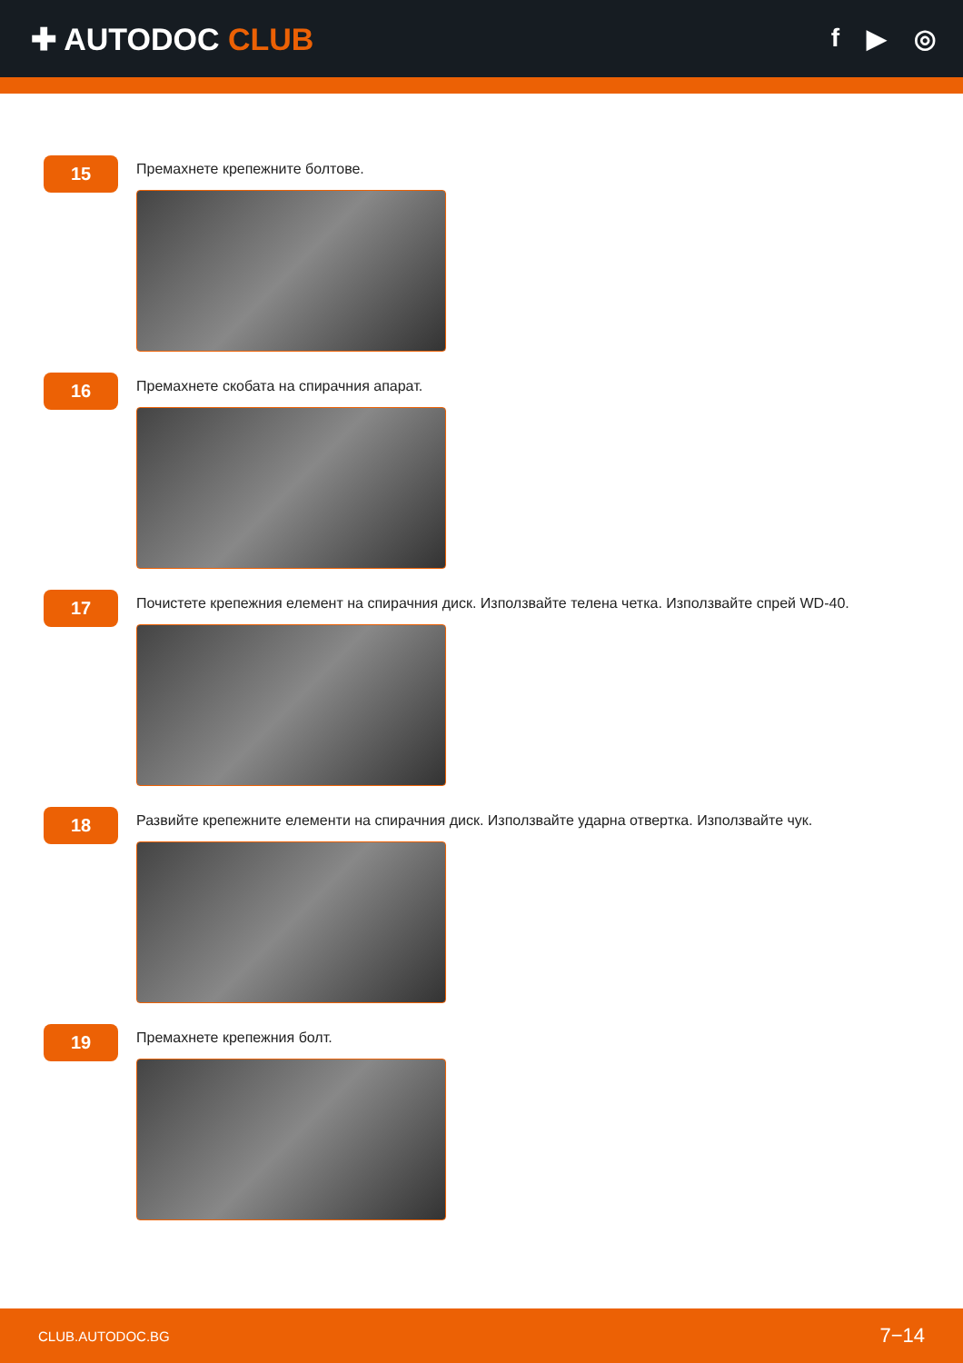✚ AUTODOC CLUB
f ▶ ◎
15
Премахнете крепежните болтове.
16
Премахнете скобата на спирачния апарат.
17
Почистете крепежния елемент на спирачния диск. Използвайте телена четка. Използвайте спрей WD-40.
18
Развийте крепежните елементи на спирачния диск. Използвайте ударна отвертка. Използвайте чук.
19
Премахнете крепежния болт.
CLUB.AUTODOC.BG 7−14